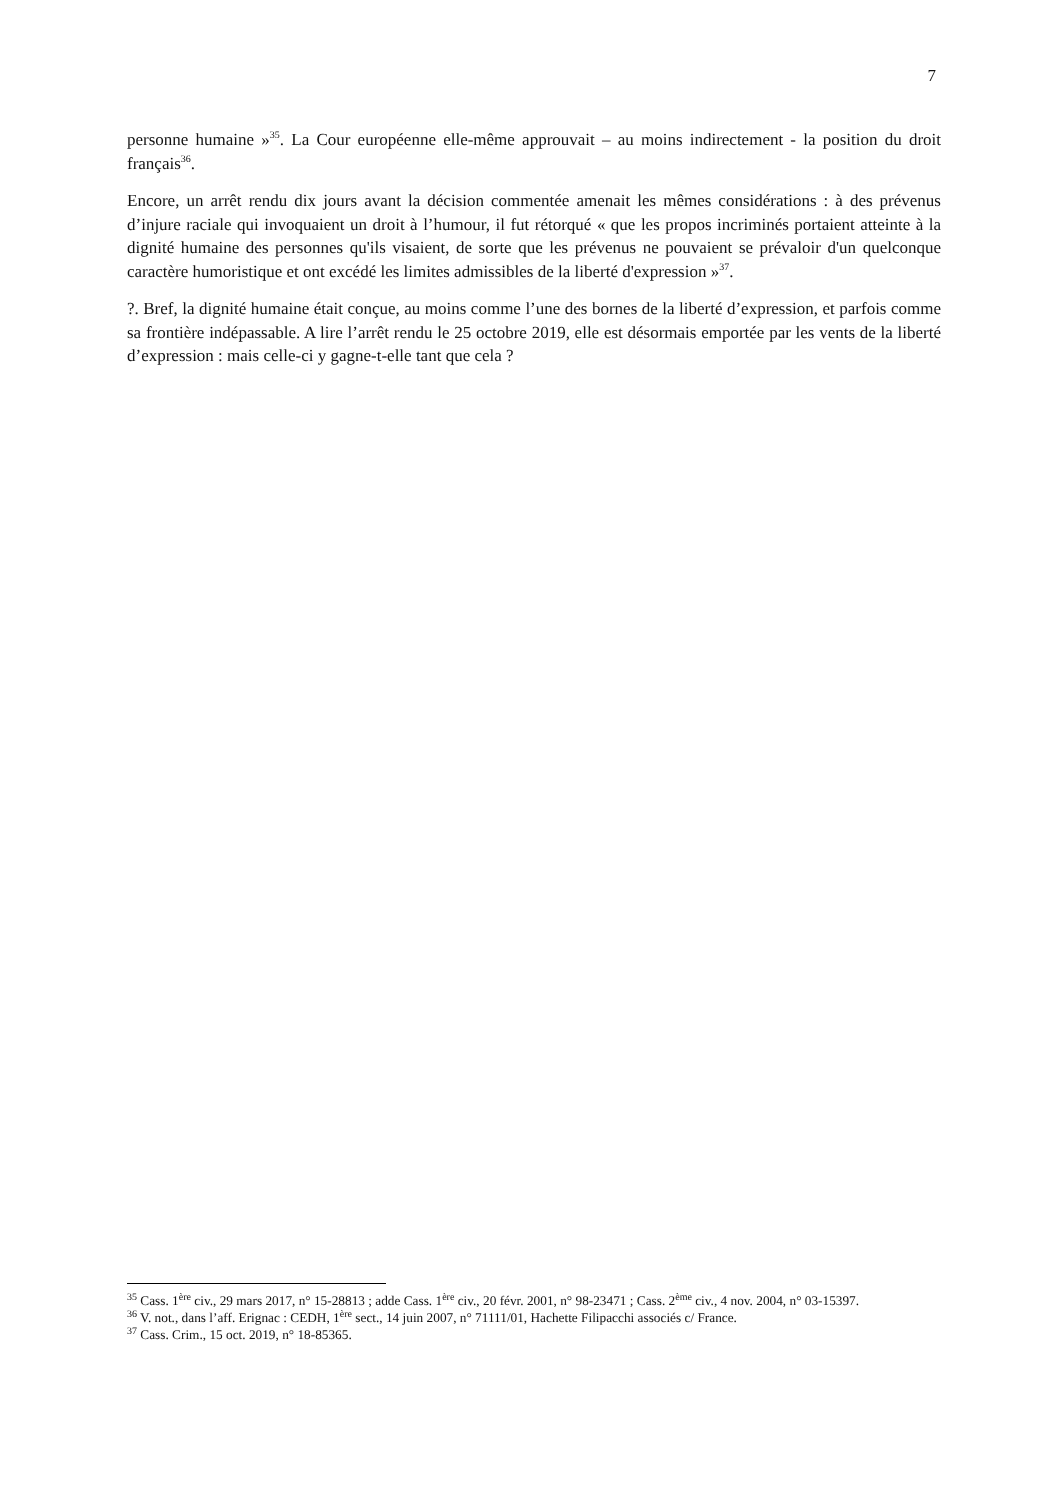7
personne humaine »<sup>35</sup>. La Cour européenne elle-même approuvait – au moins indirectement - la position du droit français<sup>36</sup>.
Encore, un arrêt rendu dix jours avant la décision commentée amenait les mêmes considérations : à des prévenus d’injure raciale qui invoquaient un droit à l’humour, il fut rétorqué « que les propos incriminés portaient atteinte à la dignité humaine des personnes qu'ils visaient, de sorte que les prévenus ne pouvaient se prévaloir d'un quelconque caractère humoristique et ont excédé les limites admissibles de la liberté d'expression »<sup>37</sup>.
?. Bref, la dignité humaine était conçue, au moins comme l’une des bornes de la liberté d’expression, et parfois comme sa frontière indépassable. A lire l’arrêt rendu le 25 octobre 2019, elle est désormais emportée par les vents de la liberté d’expression : mais celle-ci y gagne-t-elle tant que cela ?
<sup>35</sup> Cass. 1<sup>ère</sup> civ., 29 mars 2017, n° 15-28813 ; adde Cass. 1<sup>ère</sup> civ., 20 févr. 2001, n° 98-23471 ; Cass. 2<sup>ème</sup> civ., 4 nov. 2004, n° 03-15397.
<sup>36</sup> V. not., dans l’aff. Erignac : CEDH, 1<sup>ère</sup> sect., 14 juin 2007, n° 71111/01, Hachette Filipacchi associés c/ France.
<sup>37</sup> Cass. Crim., 15 oct. 2019, n° 18-85365.